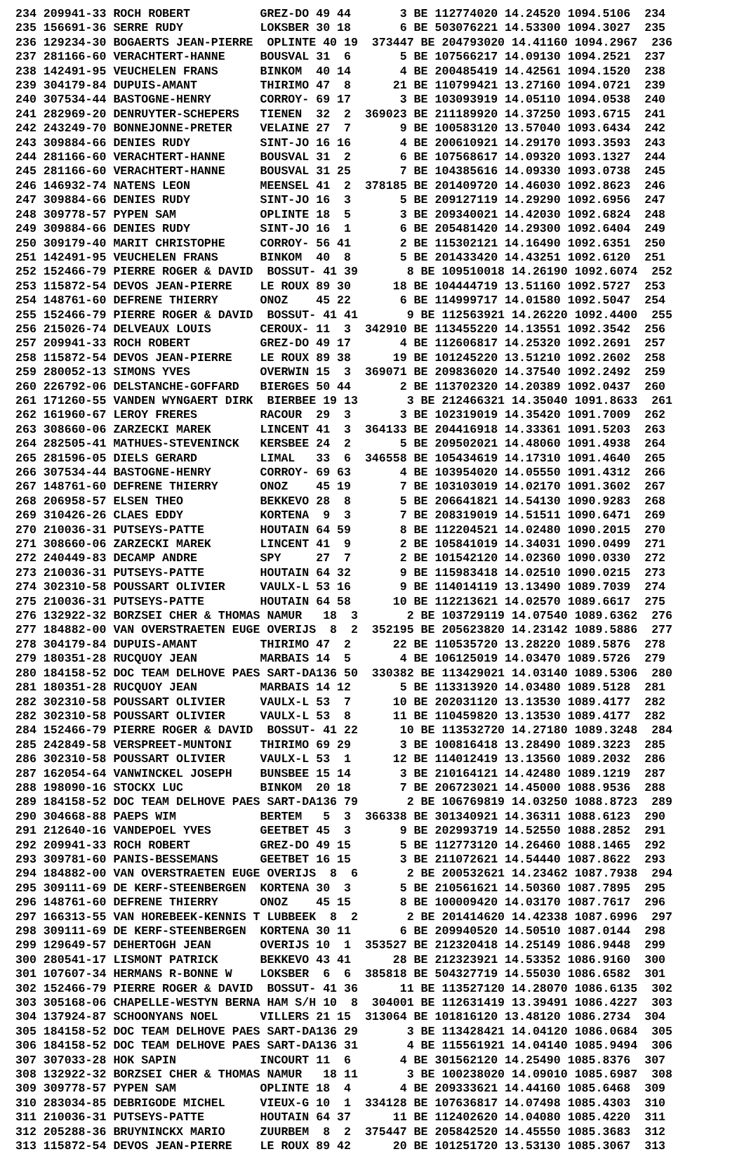234 209941-33 ROCH ROBERT          GREZ-DO 49 44       3 BE 112774020 14.24520 1094.5106  234
235 156691-36 SERRE RUDY           LOKSBER 30 18       6 BE 503076221 14.53300 1094.3027  235
236 129234-30 BOGAERTS JEAN-PIERRE  OPLINTE 40 19  373447 BE 204793020 14.41160 1094.2967  236
237 281166-60 VERACHTERT-HANNE     BOUSVAL 31  6       5 BE 107566217 14.09130 1094.2521  237
238 142491-95 VEUCHELEN FRANS      BINKOM  40 14       4 BE 200485419 14.42561 1094.1520  238
239 304179-84 DUPUIS-AMANT         THIRIMO 47  8      21 BE 110799421 13.27160 1094.0721  239
240 307534-44 BASTOGNE-HENRY       CORROY- 69 17       3 BE 103093919 14.05110 1094.0538  240
241 282969-20 DENRUYTER-SCHEPERS   TIENEN  32  2  369023 BE 211189920 14.37250 1093.6715  241
242 243249-70 BONNEJONNE-PRETER    VELAINE 27  7       9 BE 100583120 13.57040 1093.6434  242
243 309884-66 DENIES RUDY          SINT-JO 16 16       4 BE 200610921 14.29170 1093.3593  243
244 281166-60 VERACHTERT-HANNE     BOUSVAL 31  2       6 BE 107568617 14.09320 1093.1327  244
245 281166-60 VERACHTERT-HANNE     BOUSVAL 31 25       7 BE 104385616 14.09330 1093.0738  245
246 146932-74 NATENS LEON          MEENSEL 41  2  378185 BE 201409720 14.46030 1092.8623  246
247 309884-66 DENIES RUDY          SINT-JO 16  3       5 BE 209127119 14.29290 1092.6956  247
248 309778-57 PYPEN SAM            OPLINTE 18  5       3 BE 209340021 14.42030 1092.6824  248
249 309884-66 DENIES RUDY          SINT-JO 16  1       6 BE 205481420 14.29300 1092.6404  249
250 309179-40 MARIT CHRISTOPHE     CORROY- 56 41       2 BE 115302121 14.16490 1092.6351  250
251 142491-95 VEUCHELEN FRANS      BINKOM  40  8       5 BE 201433420 14.43251 1092.6120  251
252 152466-79 PIERRE ROGER & DAVID  BOSSUT- 41 39       8 BE 109510018 14.26190 1092.6074  252
253 115872-54 DEVOS JEAN-PIERRE    LE ROUX 89 30      18 BE 104444719 13.51160 1092.5727  253
254 148761-60 DEFRENE THIERRY      ONOZ    45 22       6 BE 114999717 14.01580 1092.5047  254
255 152466-79 PIERRE ROGER & DAVID  BOSSUT- 41 41       9 BE 112563921 14.26220 1092.4400  255
256 215026-74 DELVEAUX LOUIS       CEROUX- 11  3  342910 BE 113455220 14.13551 1092.3542  256
257 209941-33 ROCH ROBERT          GREZ-DO 49 17       4 BE 112606817 14.25320 1092.2691  257
258 115872-54 DEVOS JEAN-PIERRE    LE ROUX 89 38      19 BE 101245220 13.51210 1092.2602  258
259 280052-13 SIMONS YVES          OVERWIN 15  3  369071 BE 209836020 14.37540 1092.2492  259
260 226792-06 DELSTANCHE-GOFFARD   BIERGES 50 44       2 BE 113702320 14.20389 1092.0437  260
261 171260-55 VANDEN WYNGAERT DIRK  BIERBEE 19 13       3 BE 212466321 14.35040 1091.8633  261
262 161960-67 LEROY FRERES         RACOUR  29  3       3 BE 102319019 14.35420 1091.7009  262
263 308660-06 ZARZECKI MAREK       LINCENT 41  3  364133 BE 204416918 14.33361 1091.5203  263
264 282505-41 MATHUES-STEVENINCK   KERSBEE 24  2       5 BE 209502021 14.48060 1091.4938  264
265 281596-05 DIELS GERARD         LIMAL   33  6  346558 BE 105434619 14.17310 1091.4640  265
266 307534-44 BASTOGNE-HENRY       CORROY- 69 63       4 BE 103954020 14.05550 1091.4312  266
267 148761-60 DEFRENE THIERRY      ONOZ    45 19       7 BE 103103019 14.02170 1091.3602  267
268 206958-57 ELSEN THEO           BEKKEVO 28  8       5 BE 206641821 14.54130 1090.9283  268
269 310426-26 CLAES EDDY           KORTENA  9  3       7 BE 208319019 14.51511 1090.6471  269
270 210036-31 PUTSEYS-PATTE        HOUTAIN 64 59       8 BE 112204521 14.02480 1090.2015  270
271 308660-06 ZARZECKI MAREK       LINCENT 41  9       2 BE 105841019 14.34031 1090.0499  271
272 240449-83 DECAMP ANDRE         SPY     27  7       2 BE 101542120 14.02360 1090.0330  272
273 210036-31 PUTSEYS-PATTE        HOUTAIN 64 32       9 BE 115983418 14.02510 1090.0215  273
274 302310-58 POUSSART OLIVIER     VAULX-L 53 16       9 BE 114014119 13.13490 1089.7039  274
275 210036-31 PUTSEYS-PATTE        HOUTAIN 64 58      10 BE 112213621 14.02570 1089.6617  275
276 132922-32 BORZSEI CHER & THOMAS NAMUR   18  3       2 BE 103729119 14.07540 1089.6362  276
277 184882-00 VAN OVERSTRAETEN EUGE OVERIJS  8  2  352195 BE 205623820 14.23142 1089.5886  277
278 304179-84 DUPUIS-AMANT         THIRIMO 47  2      22 BE 110535720 13.28220 1089.5876  278
279 180351-28 RUCQUOY JEAN         MARBAIS 14  5       4 BE 106125019 14.03470 1089.5726  279
280 184158-52 DOC TEAM DELHOVE PAES SART-DA136 50  330382 BE 113429021 14.03140 1089.5306  280
281 180351-28 RUCQUOY JEAN         MARBAIS 14 12       5 BE 113313920 14.03480 1089.5128  281
282 302310-58 POUSSART OLIVIER     VAULX-L 53  7      10 BE 202031120 13.13530 1089.4177  282
282 302310-58 POUSSART OLIVIER     VAULX-L 53  8      11 BE 110459820 13.13530 1089.4177  282
284 152466-79 PIERRE ROGER & DAVID  BOSSUT- 41 22      10 BE 113532720 14.27180 1089.3248  284
285 242849-58 VERSPREET-MUNTONI    THIRIMO 69 29       3 BE 100816418 13.28490 1089.3223  285
286 302310-58 POUSSART OLIVIER     VAULX-L 53  1      12 BE 114012419 13.13560 1089.2032  286
287 162054-64 VANWINCKEL JOSEPH    BUNSBEE 15 14       3 BE 210164121 14.42480 1089.1219  287
288 198090-16 STOCKX LUC           BINKOM  20 18       7 BE 206723021 14.45000 1088.9536  288
289 184158-52 DOC TEAM DELHOVE PAES SART-DA136 79       2 BE 106769819 14.03250 1088.8723  289
290 304668-88 PAEPS WIM            BERTEM   5  3  366338 BE 301340921 14.36311 1088.6123  290
291 212640-16 VANDEPOEL YVES       GEETBET 45  3       9 BE 202993719 14.52550 1088.2852  291
292 209941-33 ROCH ROBERT          GREZ-DO 49 15       5 BE 112773120 14.26460 1088.1465  292
293 309781-60 PANIS-BESSEMANS      GEETBET 16 15       3 BE 211072621 14.54440 1087.8622  293
294 184882-00 VAN OVERSTRAETEN EUGE OVERIJS  8  6       2 BE 200532621 14.23462 1087.7938  294
295 309111-69 DE KERF-STEENBERGEN  KORTENA 30  3       5 BE 210561621 14.50360 1087.7895  295
296 148761-60 DEFRENE THIERRY      ONOZ    45 15       8 BE 100009420 14.03170 1087.7617  296
297 166313-55 VAN HOREBEEK-KENNIS T LUBBEEK  8  2       2 BE 201414620 14.42338 1087.6996  297
298 309111-69 DE KERF-STEENBERGEN  KORTENA 30 11       6 BE 209940520 14.50510 1087.0144  298
299 129649-57 DEHERTOGH JEAN       OVERIJS 10  1  353527 BE 212320418 14.25149 1086.9448  299
300 280541-17 LISMONT PATRICK      BEKKEVO 43 41      28 BE 212323921 14.53352 1086.9160  300
301 107607-34 HERMANS R-BONNE W    LOKSBER  6  6  385818 BE 504327719 14.55030 1086.6582  301
302 152466-79 PIERRE ROGER & DAVID  BOSSUT- 41 36      11 BE 113527120 14.28070 1086.6135  302
303 305168-06 CHAPELLE-WESTYN BERNA HAM S/H 10  8  304001 BE 112631419 13.39491 1086.4227  303
304 137924-87 SCHOONYANS NOEL      VILLERS 21 15  313064 BE 101816120 13.48120 1086.2734  304
305 184158-52 DOC TEAM DELHOVE PAES SART-DA136 29       3 BE 113428421 14.04120 1086.0684  305
306 184158-52 DOC TEAM DELHOVE PAES SART-DA136 31       4 BE 115561921 14.04140 1085.9494  306
307 307033-28 HOK SAPIN            INCOURT 11  6       4 BE 301562120 14.25490 1085.8376  307
308 132922-32 BORZSEI CHER & THOMAS NAMUR   18 11       3 BE 100238020 14.09010 1085.6987  308
309 309778-57 PYPEN SAM            OPLINTE 18  4       4 BE 209333621 14.44160 1085.6468  309
310 283034-85 DEBRIGODE MICHEL     VIEUX-G 10  1  334128 BE 107636817 14.07498 1085.4303  310
311 210036-31 PUTSEYS-PATTE        HOUTAIN 64 37      11 BE 112402620 14.04080 1085.4220  311
312 205288-36 BRUYNINCKX MARIO     ZUURBEM  8  2  375447 BE 205842520 14.45550 1085.3683  312
313 115872-54 DEVOS JEAN-PIERRE    LE ROUX 89 42      20 BE 101251720 13.53130 1085.3067  313